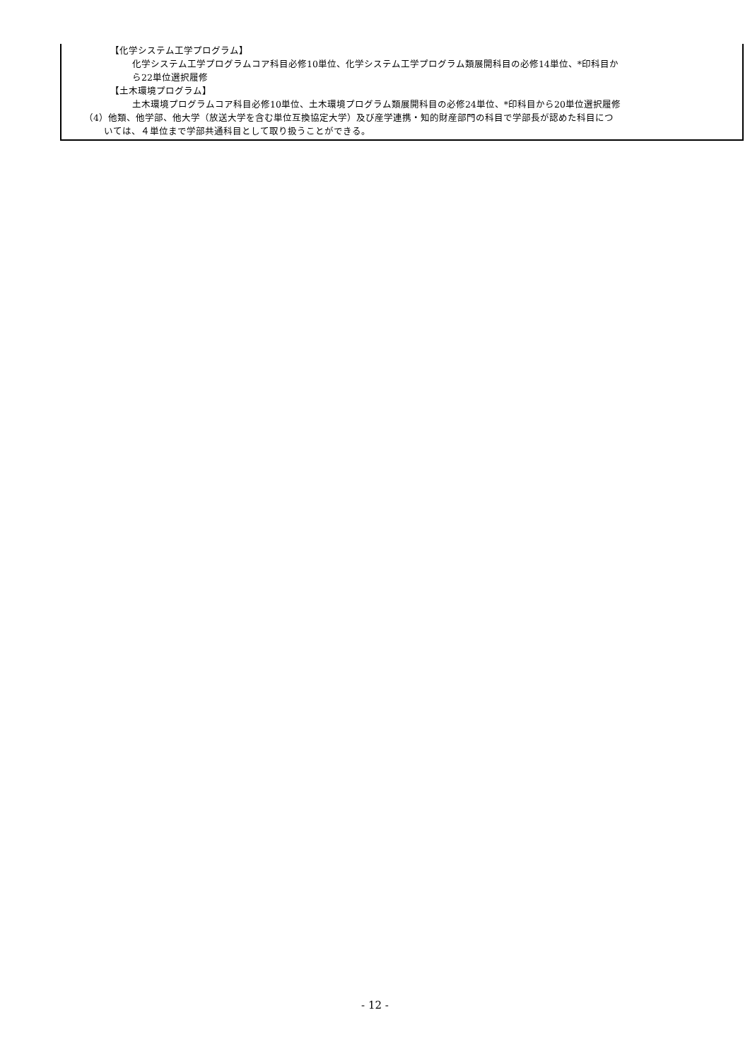【化学システム工学プログラム】
化学システム工学プログラムコア科目必修10単位、化学システム工学プログラム類展開科目の必修14単位、*印科目か
ら22単位選択履修
【土木環境プログラム】
土木環境プログラムコア科目必修10単位、土木環境プログラム類展開科目の必修24単位、*印科目から20単位選択履修
（4）他類、他学部、他大学（放送大学を含む単位互換協定大学）及び産学連携・知的財産部門の科目で学部長が認めた科目につ
いては、４単位まで学部共通科目として取り扱うことができる。
- 12 -